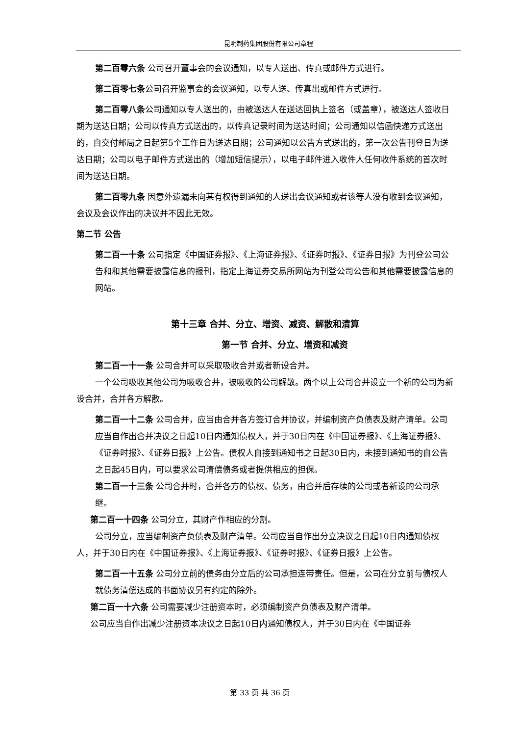昆明制药集团股份有限公司章程
第二百零六条 公司召开董事会的会议通知，以专人送出、传真或邮件方式进行。
第二百零七条公司召开监事会的会议通知，以专人送、传真出或邮件方式进行。
第二百零八条公司通知以专人送出的，由被送达人在送达回执上签名（或盖章），被送达人签收日期为送达日期；公司以传真方式送出的，以传真记录时间为送达时间；公司通知以信函快递方式送出的，自交付邮局之日起第5个工作日为送达日期；公司通知以公告方式送出的，第一次公告刊登日为送达日期；公司以电子邮件方式送出的（增加短信提示），以电子邮件进入收件人任何收件系统的首次时间为送达日期。
第二百零九条 因意外遗漏未向某有权得到通知的人送出会议通知或者该等人没有收到会议通知，会议及会议作出的决议并不因此无效。
第二节 公告
第二百一十条 公司指定《中国证券报》、《上海证券报》、《证券时报》、《证券日报》为刊登公司公告和和其他需要披露信息的报刊，指定上海证券交易所网站为刊登公司公告和其他需要披露信息的网站。
第十三章 合并、分立、增资、减资、解散和清算
第一节 合并、分立、增资和减资
第二百一十一条 公司合并可以采取吸收合并或者新设合并。
一个公司吸收其他公司为吸收合并，被吸收的公司解散。两个以上公司合并设立一个新的公司为新设合并，合并各方解散。
第二百一十二条 公司合并，应当由合并各方签订合并协议，并编制资产负债表及财产清单。公司应当自作出合并决议之日起10日内通知债权人，并于30日内在《中国证券报》、《上海证券报》、《证券时报》、《证券日报》上公告。债权人自接到通知书之日起30日内，未接到通知书的自公告之日起45日内，可以要求公司清偿债务或者提供相应的担保。
第二百一十三条 公司合并时，合并各方的债权、债务，由合并后存续的公司或者新设的公司承继。
第二百一十四条 公司分立，其财产作相应的分割。
公司分立，应当编制资产负债表及财产清单。公司应当自作出分立决议之日起10日内通知债权人，并于30日内在《中国证券报》、《上海证券报》、《证券时报》、《证券日报》上公告。
第二百一十五条 公司分立前的债务由分立后的公司承担连带责任。但是，公司在分立前与债权人就债务清偿达成的书面协议另有约定的除外。
第二百一十六条 公司需要减少注册资本时，必须编制资产负债表及财产清单。
公司应当自作出减少注册资本决议之日起10日内通知债权人，并于30日内在《中国证券
第 33 页 共 36 页